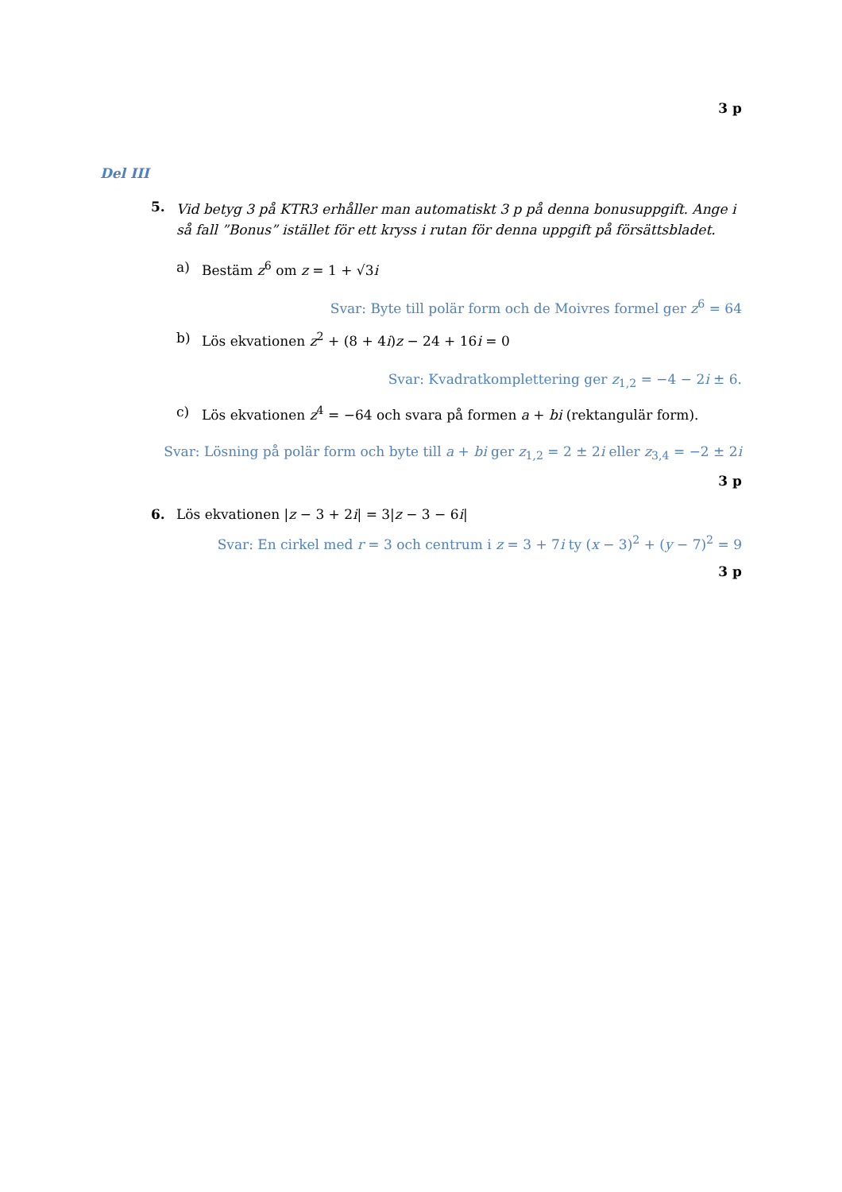3 p
Del III
5.
Vid betyg 3 på KTR3 erhåller man automatiskt 3 p på denna bonusuppgift. Ange i så fall ”Bonus” istället för ett kryss i rutan för denna uppgift på försättsbladet.
a) Bestäm z<sup>6</sup> om z = 1 + √3i
Svar: Byte till polär form och de Moivres formel ger z<sup>6</sup> = 64
b) Lös ekvationen z<sup>2</sup> + (8 + 4i)z − 24 + 16i = 0
Svar: Kvadratkomplettering ger z<sub>1,2</sub> = −4 − 2i ± 6.
c) Lös ekvationen z<sup>4</sup> = −64 och svara på formen a + bi (rektangulär form).
Svar: Lösning på polär form och byte till a + bi ger z<sub>1,2</sub> = 2 ± 2i eller z<sub>3,4</sub> = −2 ± 2i
3 p
6. Lös ekvationen |z − 3 + 2i| = 3|z − 3 − 6i|
Svar: En cirkel med r = 3 och centrum i z = 3 + 7i ty (x − 3)<sup>2</sup> + (y − 7)<sup>2</sup> = 9
3 p